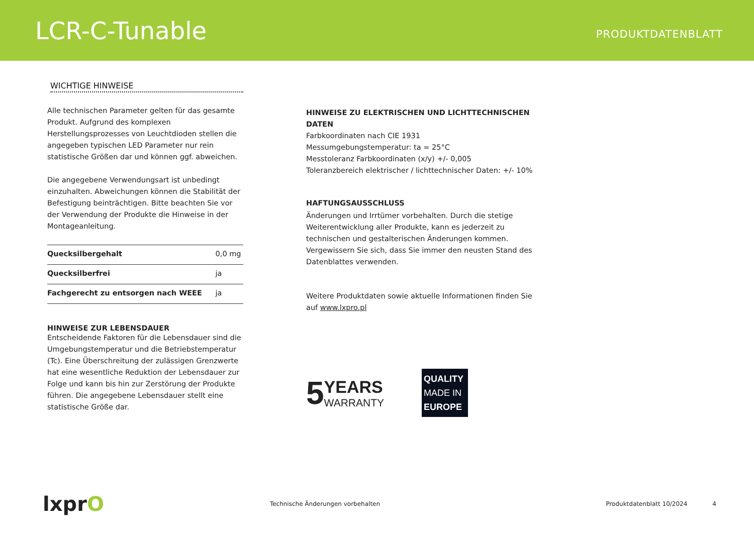LCR-C-Tunable
PRODUKTDATENBLATT
WICHTIGE HINWEISE
Alle technischen Parameter gelten für das gesamte Produkt. Aufgrund des komplexen Herstellungsprozesses von Leuchtdioden stellen die angegeben typischen LED Parameter nur rein statistische Größen dar und können ggf. abweichen.
Die angegebene Verwendungsart ist unbedingt einzuhalten. Abweichungen können die Stabilität der Befestigung beinträchtigen. Bitte beachten Sie vor der Verwendung der Produkte die Hinweise in der Montageanleitung.
| Quecksilbergehalt | 0,0 mg |
| Quecksilberfrei | ja |
| Fachgerecht zu entsorgen nach WEEE | ja |
HINWEISE ZUR LEBENSDAUER
Entscheidende Faktoren für die Lebensdauer sind die Umgebungstemperatur und die Betriebstemperatur (Tc). Eine Überschreitung der zulässigen Grenzwerte hat eine wesentliche Reduktion der Lebensdauer zur Folge und kann bis hin zur Zerstörung der Produkte führen. Die angegebene Lebensdauer stellt eine statistische Größe dar.
HINWEISE ZU ELEKTRISCHEN UND LICHTTECHNISCHEN DATEN
Farbkoordinaten nach CIE 1931
Messumgebungstemperatur: ta = 25°C
Messtoleranz Farbkoordinaten (x/y) +/- 0,005
Toleranzbereich elektrischer / lichttechnischer Daten: +/- 10%
HAFTUNGSAUSSCHLUSS
Änderungen und Irrtümer vorbehalten. Durch die stetige Weiterentwicklung aller Produkte, kann es jederzeit zu technischen und gestalterischen Änderungen kommen. Vergewissern Sie sich, dass Sie immer den neusten Stand des Datenblattes verwenden.
Weitere Produktdaten sowie aktuelle Informationen finden Sie auf www.lxpro.pl
5
YEARS
WARRANTY
QUALITY
MADE IN
EUROPE
lxprO
Technische Änderungen vorbehalten
Produktdatenblatt 10/2024 4